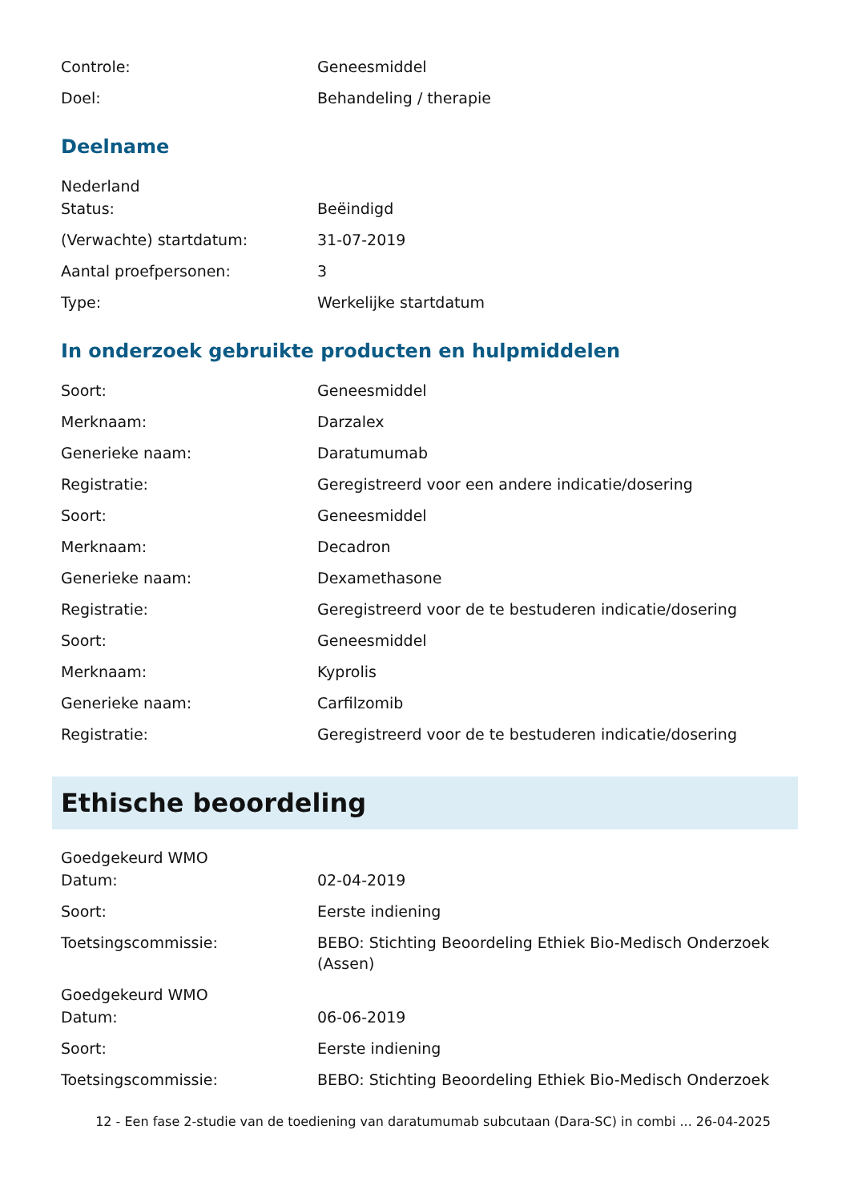Controle: Geneesmiddel
Doel: Behandeling / therapie
Deelname
Nederland
Status: Beëindigd
(Verwachte) startdatum: 31-07-2019
Aantal proefpersonen: 3
Type: Werkelijke startdatum
In onderzoek gebruikte producten en hulpmiddelen
Soort: Geneesmiddel
Merknaam: Darzalex
Generieke naam: Daratumumab
Registratie: Geregistreerd voor een andere indicatie/dosering
Soort: Geneesmiddel
Merknaam: Decadron
Generieke naam: Dexamethasone
Registratie: Geregistreerd voor de te bestuderen indicatie/dosering
Soort: Geneesmiddel
Merknaam: Kyprolis
Generieke naam: Carfilzomib
Registratie: Geregistreerd voor de te bestuderen indicatie/dosering
Ethische beoordeling
Goedgekeurd WMO
Datum: 02-04-2019
Soort: Eerste indiening
Toetsingscommissie: BEBO: Stichting Beoordeling Ethiek Bio-Medisch Onderzoek (Assen)
Goedgekeurd WMO
Datum: 06-06-2019
Soort: Eerste indiening
Toetsingscommissie: BEBO: Stichting Beoordeling Ethiek Bio-Medisch Onderzoek
12 - Een fase 2-studie van de toediening van daratumumab subcutaan (Dara-SC) in combi ... 26-04-2025